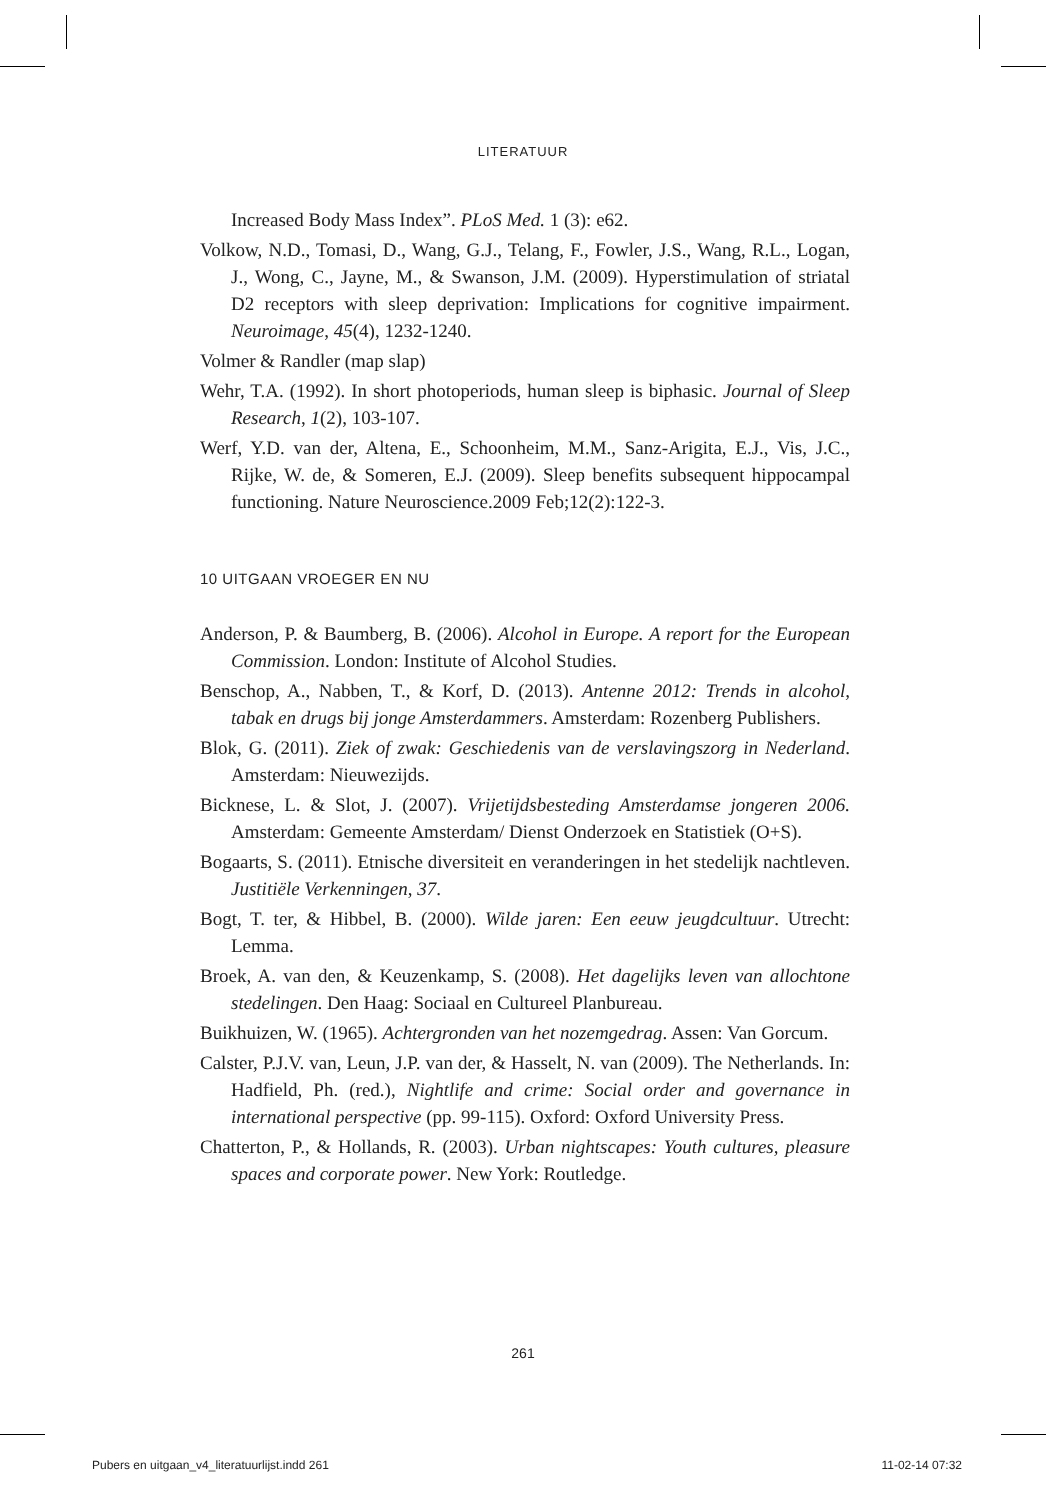LITERATUUR
Increased Body Mass Index”. PLoS Med. 1 (3): e62.
Volkow, N.D., Tomasi, D., Wang, G.J., Telang, F., Fowler, J.S., Wang, R.L., Logan, J., Wong, C., Jayne, M., & Swanson, J.M. (2009). Hyperstimulation of striatal D2 receptors with sleep deprivation: Implications for cognitive impairment. Neuroimage, 45(4), 1232-1240.
Volmer & Randler (map slap)
Wehr, T.A. (1992). In short photoperiods, human sleep is biphasic. Journal of Sleep Research, 1(2), 103-107.
Werf, Y.D. van der, Altena, E., Schoonheim, M.M., Sanz-Arigita, E.J., Vis, J.C., Rijke, W. de, & Someren, E.J. (2009). Sleep benefits subsequent hippocampal functioning. Nature Neuroscience.2009 Feb;12(2):122-3.
10 UITGAAN VROEGER EN NU
Anderson, P. & Baumberg, B. (2006). Alcohol in Europe. A report for the European Commission. London: Institute of Alcohol Studies.
Benschop, A., Nabben, T., & Korf, D. (2013). Antenne 2012: Trends in alcohol, tabak en drugs bij jonge Amsterdammers. Amsterdam: Rozenberg Publishers.
Blok, G. (2011). Ziek of zwak: Geschiedenis van de verslavingszorg in Nederland. Amsterdam: Nieuwezijds.
Bicknese, L. & Slot, J. (2007). Vrijetijdsbesteding Amsterdamse jongeren 2006. Amsterdam: Gemeente Amsterdam/ Dienst Onderzoek en Statistiek (O+S).
Bogaarts, S. (2011). Etnische diversiteit en veranderingen in het stedelijk nachtleven. Justitiële Verkenningen, 37.
Bogt, T. ter, & Hibbel, B. (2000). Wilde jaren: Een eeuw jeugdcultuur. Utrecht: Lemma.
Broek, A. van den, & Keuzenkamp, S. (2008). Het dagelijks leven van allochtone stedelingen. Den Haag: Sociaal en Cultureel Planbureau.
Buikhuizen, W. (1965). Achtergronden van het nozemgedrag. Assen: Van Gorcum.
Calster, P.J.V. van, Leun, J.P. van der, & Hasselt, N. van (2009). The Netherlands. In: Hadfield, Ph. (red.), Nightlife and crime: Social order and governance in international perspective (pp. 99-115). Oxford: Oxford University Press.
Chatterton, P., & Hollands, R. (2003). Urban nightscapes: Youth cultures, pleasure spaces and corporate power. New York: Routledge.
261
Pubers en uitgaan_v4_literatuurlijst.indd 261 11-02-14 07:32